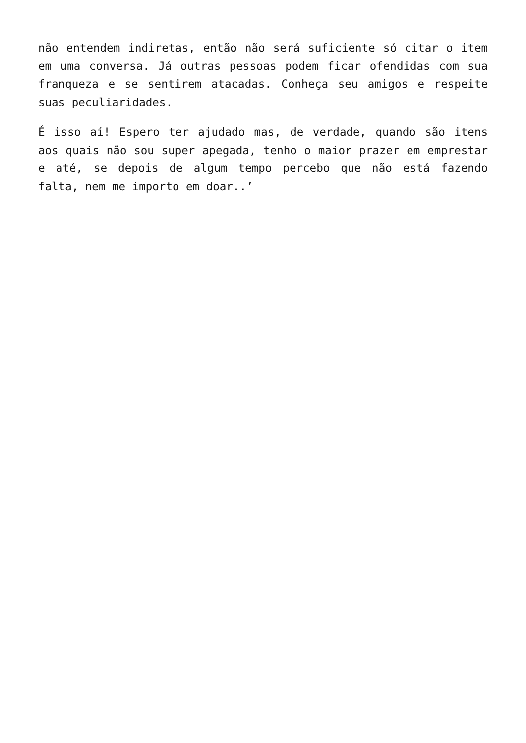não entendem indiretas, então não será suficiente só citar o item em uma conversa. Já outras pessoas podem ficar ofendidas com sua franqueza e se sentirem atacadas. Conheça seu amigos e respeite suas peculiaridades.
É isso aí! Espero ter ajudado mas, de verdade, quando são itens aos quais não sou super apegada, tenho o maior prazer em emprestar e até, se depois de algum tempo percebo que não está fazendo falta, nem me importo em doar..’